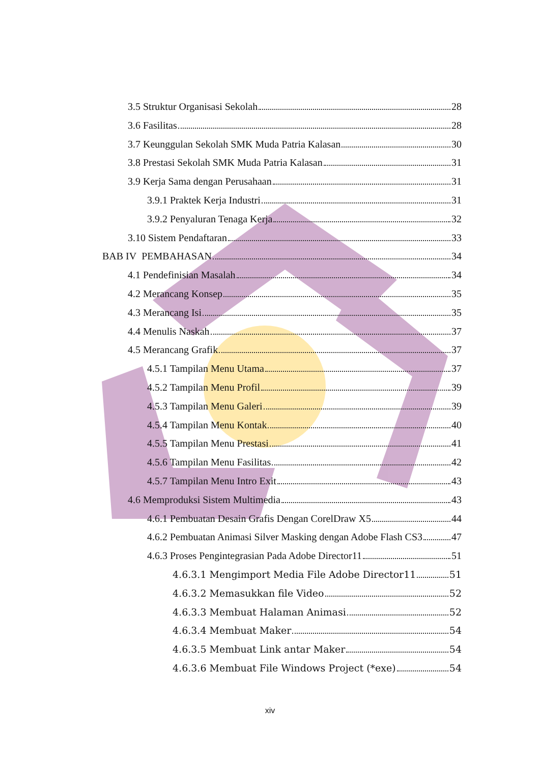3.5 Struktur Organisasi Sekolah 28
3.6 Fasilitas 28
3.7 Keunggulan Sekolah SMK Muda Patria Kalasan 30
3.8 Prestasi Sekolah SMK Muda Patria Kalasan 31
3.9 Kerja Sama dengan Perusahaan 31
3.9.1 Praktek Kerja Industri 31
3.9.2 Penyaluran Tenaga Kerja 32
3.10 Sistem Pendaftaran 33
BAB IV PEMBAHASAN 34
4.1 Pendefinisian Masalah 34
4.2 Merancang Konsep 35
4.3 Merancang Isi 35
4.4 Menulis Naskah 37
4.5 Merancang Grafik 37
4.5.1 Tampilan Menu Utama 37
4.5.2 Tampilan Menu Profil 39
4.5.3 Tampilan Menu Galeri 39
4.5.4 Tampilan Menu Kontak 40
4.5.5 Tampilan Menu Prestasi 41
4.5.6 Tampilan Menu Fasilitas 42
4.5.7 Tampilan Menu Intro Exit 43
4.6 Memproduksi Sistem Multimedia 43
4.6.1 Pembuatan Desain Grafis Dengan CorelDraw X5 44
4.6.2 Pembuatan Animasi Silver Masking dengan Adobe Flash CS3 47
4.6.3 Proses Pengintegrasian Pada Adobe Director11 51
4.6.3.1 Mengimport Media File Adobe Director11 51
4.6.3.2 Memasukkan file Video 52
4.6.3.3 Membuat Halaman Animasi 52
4.6.3.4 Membuat Maker 54
4.6.3.5 Membuat Link antar Maker 54
4.6.3.6 Membuat File Windows Project (*exe) 54
xiv